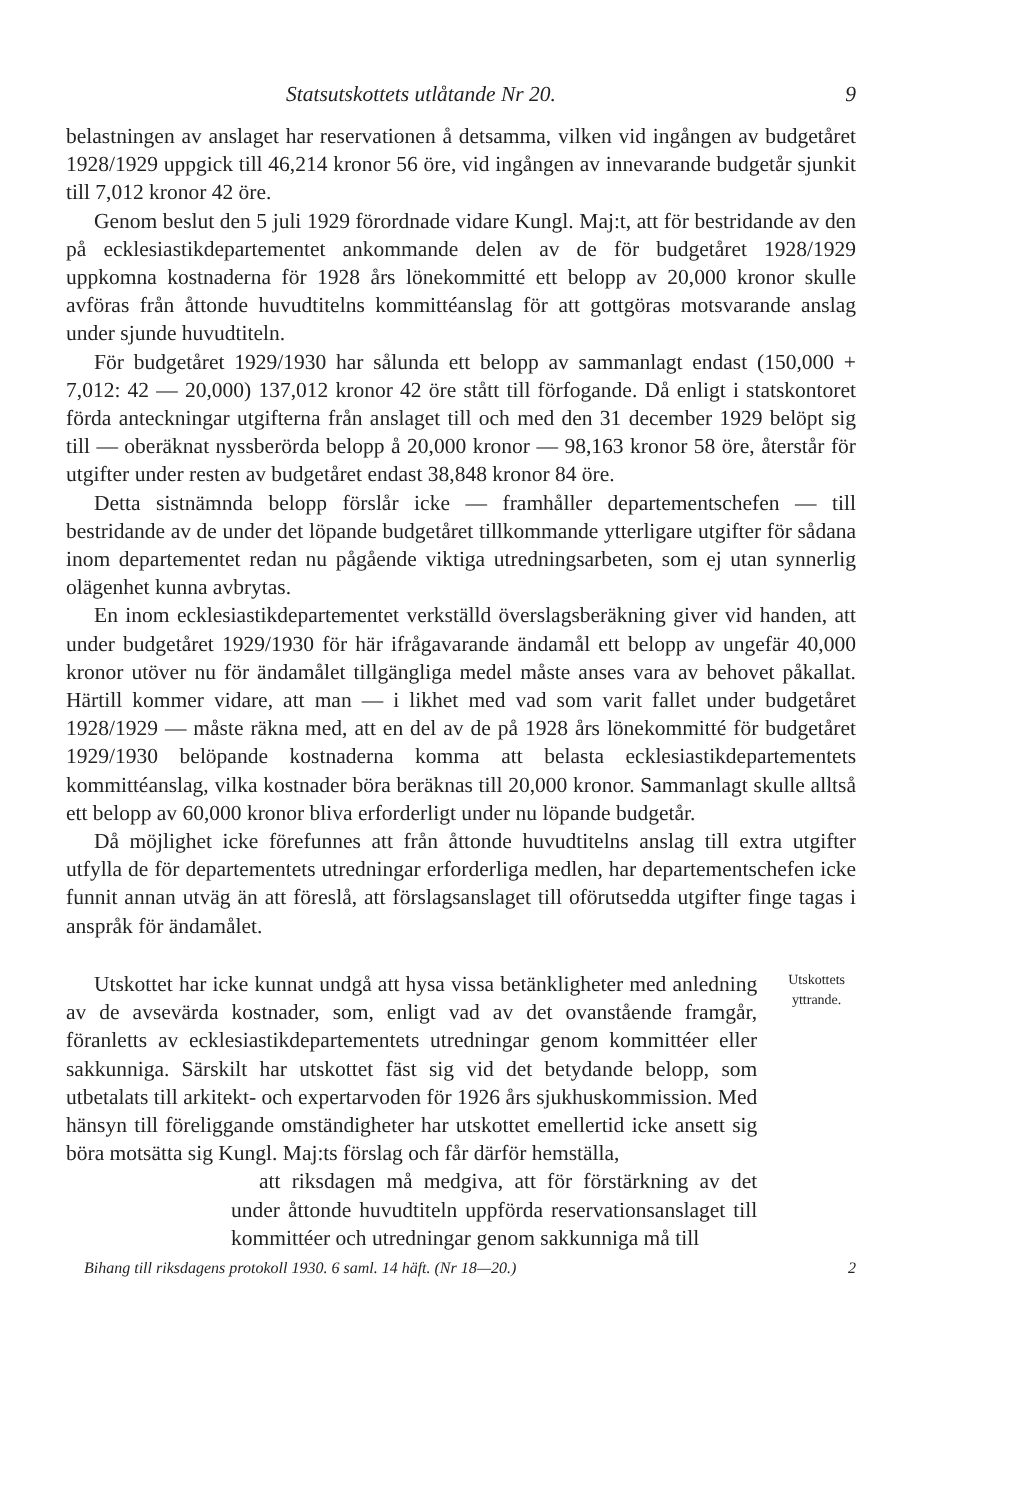Statsutskottets utlåtande Nr 20. 9
belastningen av anslaget har reservationen å detsamma, vilken vid ingången av budgetåret 1928/1929 uppgick till 46,214 kronor 56 öre, vid ingången av innevarande budgetår sjunkit till 7,012 kronor 42 öre.
Genom beslut den 5 juli 1929 förordnade vidare Kungl. Maj:t, att för bestridande av den på ecklesiastikdepartementet ankommande delen av de för budgetåret 1928/1929 uppkomna kostnaderna för 1928 års lönekommitté ett belopp av 20,000 kronor skulle avföras från åttonde huvudtitelns kommittéanslag för att gottgöras motsvarande anslag under sjunde huvudtiteln.
För budgetåret 1929/1930 har sålunda ett belopp av sammanlagt endast (150,000 + 7,012: 42 — 20,000) 137,012 kronor 42 öre stått till förfogande. Då enligt i statskontoret förda anteckningar utgifterna från anslaget till och med den 31 december 1929 belöpt sig till — oberäknat nyssberörda belopp å 20,000 kronor — 98,163 kronor 58 öre, återstår för utgifter under resten av budgetåret endast 38,848 kronor 84 öre.
Detta sistnämnda belopp förslår icke — framhåller departementschefen — till bestridande av de under det löpande budgetåret tillkommande ytterligare utgifter för sådana inom departementet redan nu pågående viktiga utredningsarbeten, som ej utan synnerlig olägenhet kunna avbrytas.
En inom ecklesiastikdepartementet verkställd överslagsberäkning giver vid handen, att under budgetåret 1929/1930 för här ifrågavarande ändamål ett belopp av ungefär 40,000 kronor utöver nu för ändamålet tillgängliga medel måste anses vara av behovet påkallat. Härtill kommer vidare, att man — i likhet med vad som varit fallet under budgetåret 1928/1929 — måste räkna med, att en del av de på 1928 års lönekommitté för budgetåret 1929/1930 belöpande kostnaderna komma att belasta ecklesiastikdepartementets kommittéanslag, vilka kostnader böra beräknas till 20,000 kronor. Sammanlagt skulle alltså ett belopp av 60,000 kronor bliva erforderligt under nu löpande budgetår.
Då möjlighet icke förefunnes att från åttonde huvudtitelns anslag till extra utgifter utfylla de för departementets utredningar erforderliga medlen, har departementschefen icke funnit annan utväg än att föreslå, att förslagsanslaget till oförutsedda utgifter finge tagas i anspråk för ändamålet.
Utskottet har icke kunnat undgå att hysa vissa betänkligheter med anledning av de avsevärda kostnader, som, enligt vad av det ovanstående framgår, föranletts av ecklesiastikdepartementets utredningar genom kommittéer eller sakkunniga. Särskilt har utskottet fäst sig vid det betydande belopp, som utbetalats till arkitekt- och expertarvoden för 1926 års sjukhuskommission. Med hänsyn till föreliggande omständigheter har utskottet emellertid icke ansett sig böra motsätta sig Kungl. Maj:ts förslag och får därför hemställa,
att riksdagen må medgiva, att för förstärkning av det under åttonde huvudtiteln uppförda reservationsanslaget till kommittéer och utredningar genom sakkunniga må till
Utskottets yttrande.
Bihang till riksdagens protokoll 1930. 6 saml. 14 häft. (Nr 18—20.) 2